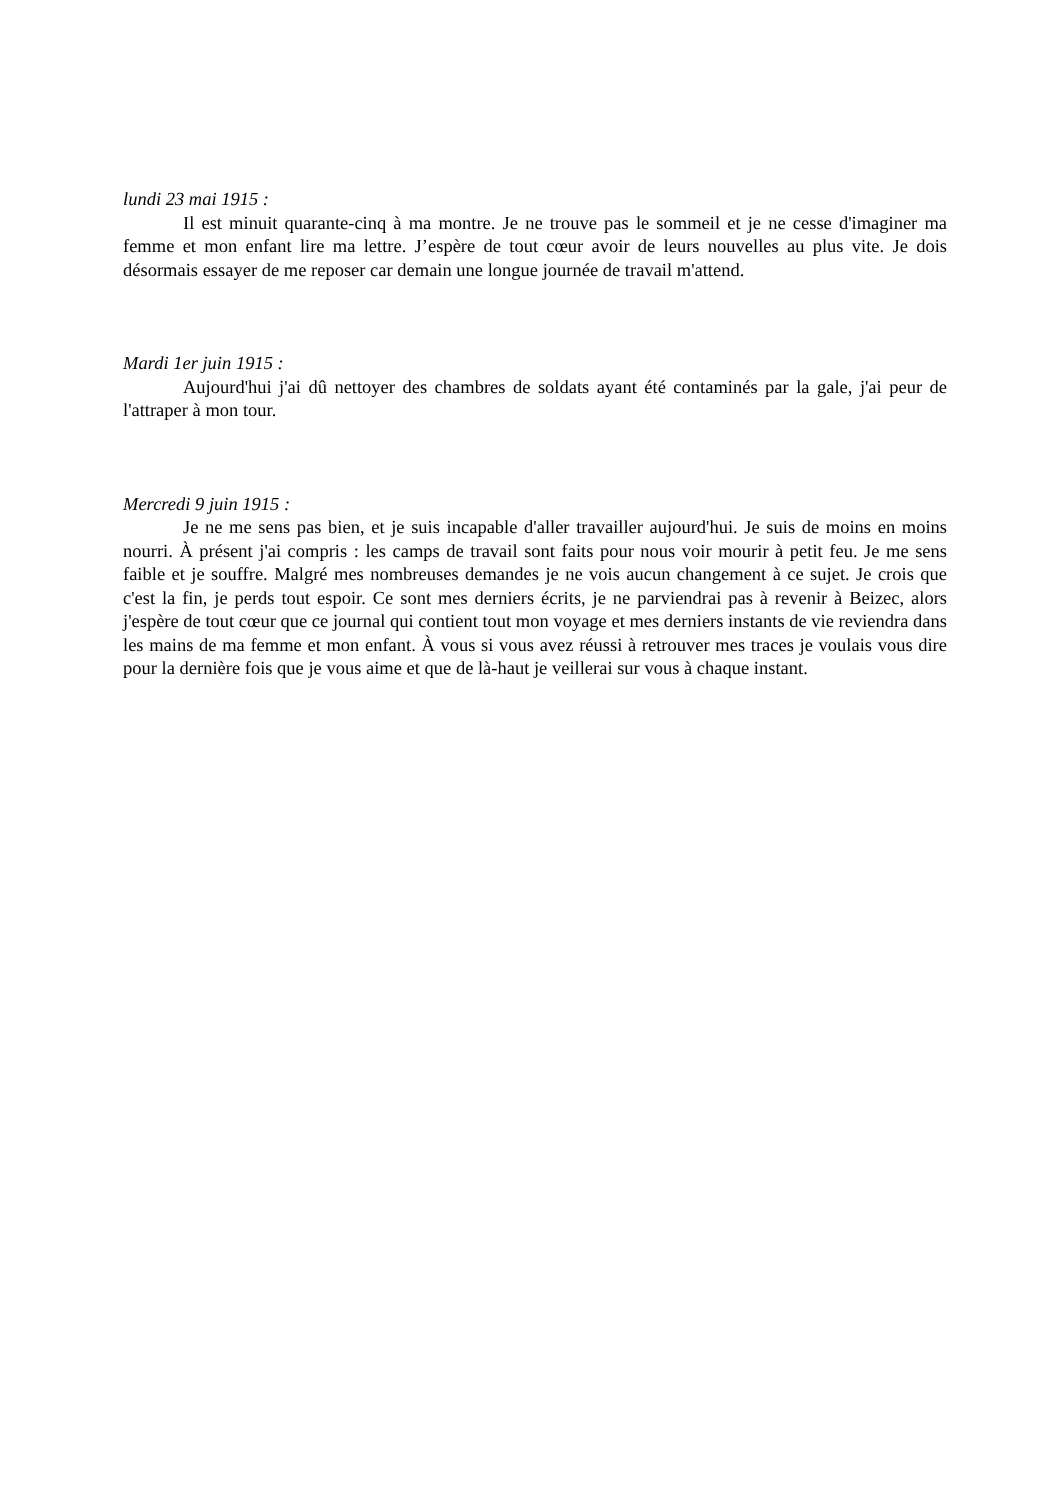lundi 23 mai 1915 :
Il est minuit quarante-cinq à ma montre. Je ne trouve pas le sommeil et je ne cesse d'imaginer ma femme et mon enfant lire ma lettre. J’espère de tout cœur avoir de leurs nouvelles au plus vite. Je dois désormais essayer de me reposer car demain une longue journée de travail m'attend.
Mardi 1er juin 1915 :
Aujourd'hui j'ai dû nettoyer des chambres de soldats ayant été contaminés par la gale, j'ai peur de l'attraper à mon tour.
Mercredi 9 juin 1915 :
Je ne me sens pas bien, et je suis incapable d'aller travailler aujourd'hui. Je suis de moins en moins nourri. À présent j'ai compris : les camps de travail sont faits pour nous voir mourir à petit feu. Je me sens faible et je souffre. Malgré mes nombreuses demandes je ne vois aucun changement à ce sujet. Je crois que c'est la fin, je perds tout espoir. Ce sont mes derniers écrits, je ne parviendrai pas à revenir à Beizec, alors j'espère de tout cœur que ce journal qui contient tout mon voyage et mes derniers instants de vie reviendra dans les mains de ma femme et mon enfant. À vous si vous avez réussi à retrouver mes traces je voulais vous dire pour la dernière fois que je vous aime et que de là-haut je veillerai sur vous à chaque instant.